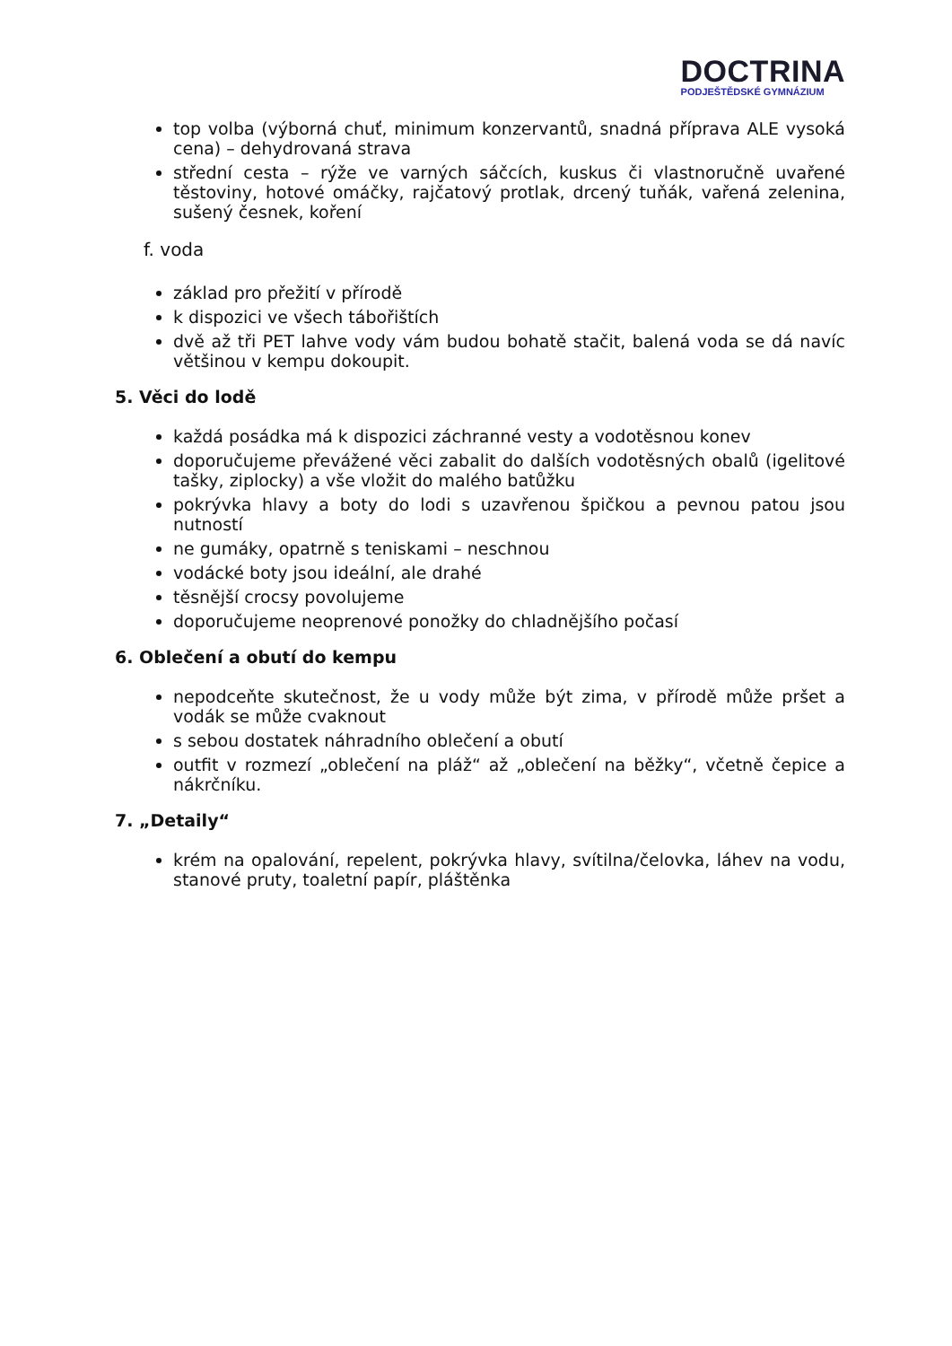DOCTRINA
PODJEŠTĚDSKÉ GYMNÁZIUM
top volba (výborná chuť, minimum konzervantů, snadná příprava ALE vysoká cena) – dehydrovaná strava
střední cesta – rýže ve varných sáčcích, kuskus či vlastnoručně uvařené těstoviny, hotové omáčky, rajčatový protlak, drcený tuňák, vařená zelenina, sušený česnek, koření
f. voda
základ pro přežití v přírodě
k dispozici ve všech tábořištích
dvě až tři PET lahve vody vám budou bohatě stačit, balená voda se dá navíc většinou v kempu dokoupit.
5. Věci do lodě
každá posádka má k dispozici záchranné vesty a vodotěsnou konev
doporučujeme převážené věci zabalit do dalších vodotěsných obalů (igelitové tašky, ziplocky) a vše vložit do malého batůžku
pokrývka hlavy a boty do lodi s uzavřenou špičkou a pevnou patou jsou nutností
ne gumáky, opatrně s teniskami – neschnou
vodácké boty jsou ideální, ale drahé
těsnější crocsy povolujeme
doporučujeme neoprenové ponožky do chladnějšího počasí
6. Oblečení a obutí do kempu
nepodceňte skutečnost, že u vody může být zima, v přírodě může pršet a vodák se může cvaknout
s sebou dostatek náhradního oblečení a obutí
outfit v rozmezí „oblečení na pláž“ až „oblečení na běžky“, včetně čepice a nákrčníku.
7. „Detaily“
krém na opalování, repelent, pokrývka hlavy, svítilna/čelovka, láhev na vodu, stanové pruty, toaletní papír, pláštěnka